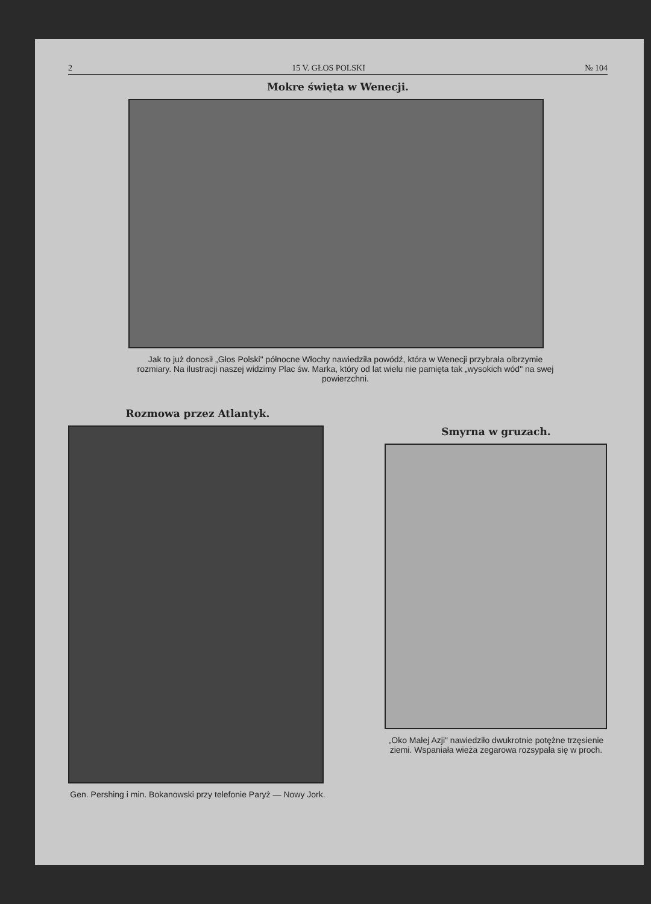2 15 V. GŁOS POLSKI № 104
Mokre święta w Wenecji.
Jak to już donosił „Głos Polski" północne Włochy nawiedziła powódź, która w Wenecji przybrała olbrzymie rozmiary. Na ilustracji naszej widzimy Plac św. Marka, który od lat wielu nie pamięta tak „wysokich wód" na swej powierzchni.
Rozmowa przez Atlantyk.
Gen. Pershing i min. Bokanowski przy telefonie Paryż — Nowy Jork.
Smyrna w gruzach.
„Oko Małej Azji" nawiedziło dwukrotnie potężne trzęsienie ziemi. Wspaniała wieża zegarowa rozsypała się w proch.